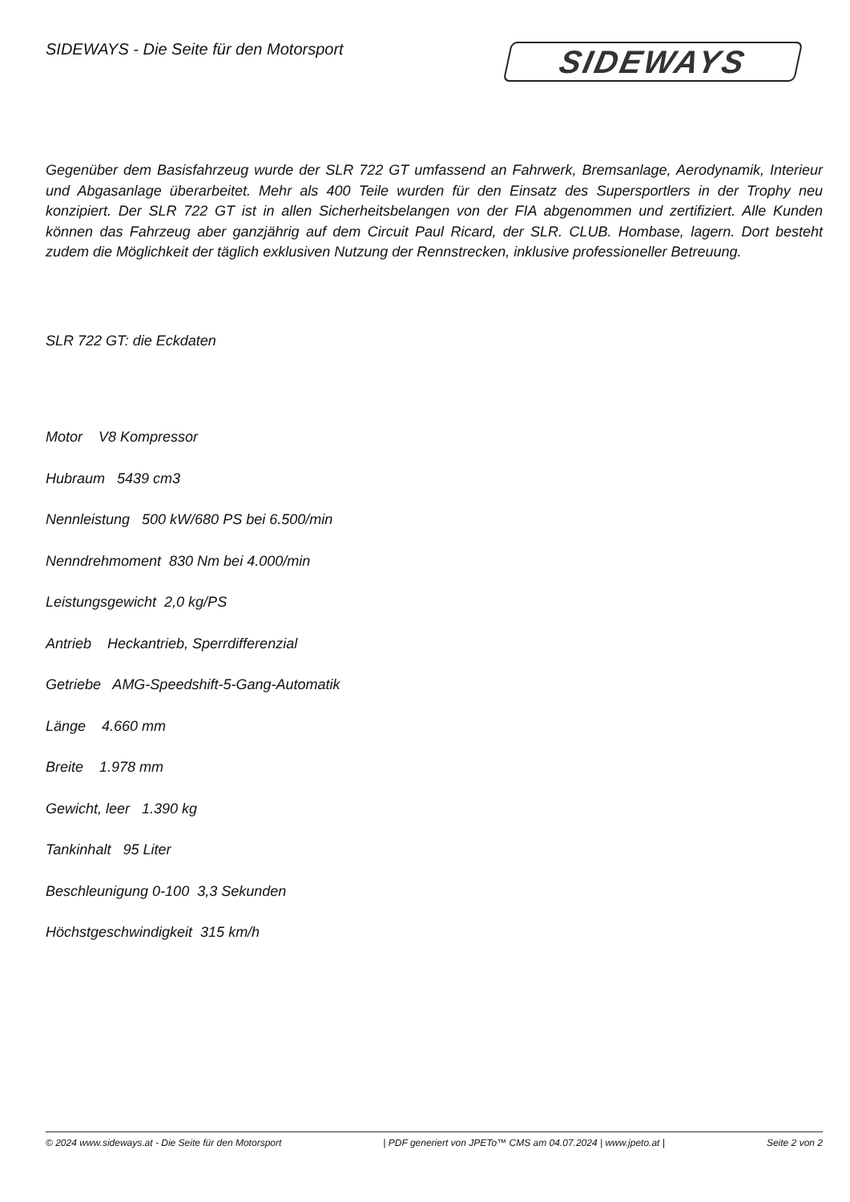SIDEWAYS - Die Seite für den Motorsport
SIDEWAYS
Gegenüber dem Basisfahrzeug wurde der SLR 722 GT umfassend an Fahrwerk, Bremsanlage, Aerodynamik, Interieur und Abgasanlage überarbeitet. Mehr als 400 Teile wurden für den Einsatz des Supersportlers in der Trophy neu konzipiert. Der SLR 722 GT ist in allen Sicherheitsbelangen von der FIA abgenommen und zertifiziert. Alle Kunden können das Fahrzeug aber ganzjährig auf dem Circuit Paul Ricard, der SLR. CLUB. Hombase, lagern. Dort besteht zudem die Möglichkeit der täglich exklusiven Nutzung der Rennstrecken, inklusive professioneller Betreuung.
SLR 722 GT: die Eckdaten
Motor V8 Kompressor
Hubraum 5439 cm3
Nennleistung 500 kW/680 PS bei 6.500/min
Nenndrehmoment 830 Nm bei 4.000/min
Leistungsgewicht 2,0 kg/PS
Antrieb Heckantrieb, Sperrdifferenzial
Getriebe AMG-Speedshift-5-Gang-Automatik
Länge 4.660 mm
Breite 1.978 mm
Gewicht, leer 1.390 kg
Tankinhalt 95 Liter
Beschleunigung 0-100 3,3 Sekunden
Höchstgeschwindigkeit 315 km/h
© 2024 www.sideways.at - Die Seite für den Motorsport | PDF generiert von JPETo™ CMS am 04.07.2024 | www.jpeto.at | Seite 2 von 2